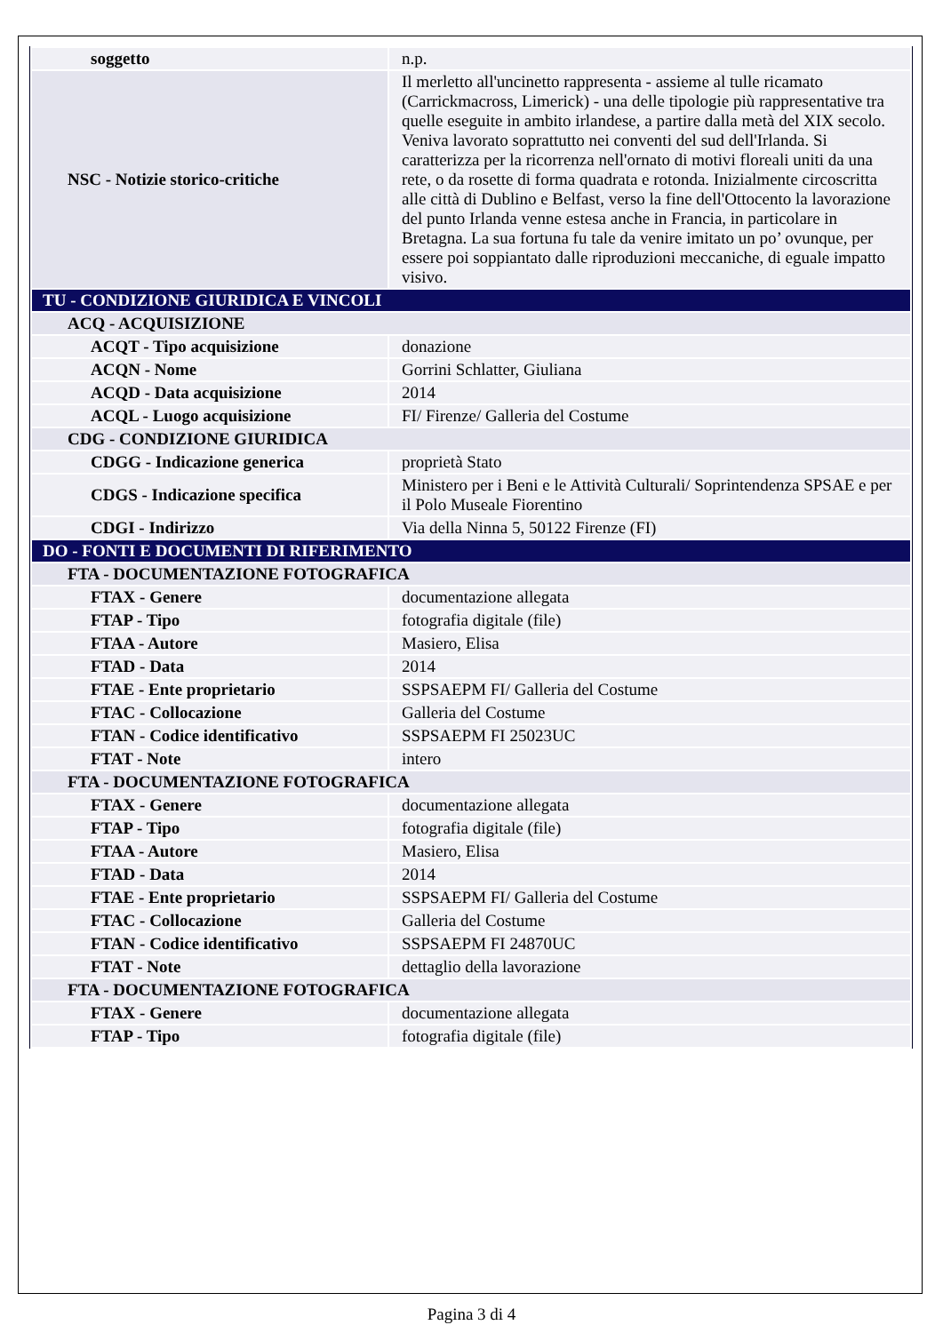| soggetto | n.p. |
| NSC - Notizie storico-critiche | Il merletto all'uncinetto rappresenta - assieme al tulle ricamato (Carrickmacross, Limerick) - una delle tipologie più rappresentative tra quelle eseguite in ambito irlandese, a partire dalla metà del XIX secolo. Veniva lavorato soprattutto nei conventi del sud dell'Irlanda. Si caratterizza per la ricorrenza nell'ornato di motivi floreali uniti da una rete, o da rosette di forma quadrata e rotonda. Inizialmente circoscritta alle città di Dublino e Belfast, verso la fine dell'Ottocento la lavorazione del punto Irlanda venne estesa anche in Francia, in particolare in Bretagna. La sua fortuna fu tale da venire imitato un po’ ovunque, per essere poi soppiantato dalle riproduzioni meccaniche, di eguale impatto visivo. |
| TU - CONDIZIONE GIURIDICA E VINCOLI | |
| ACQ - ACQUISIZIONE | |
| ACQT - Tipo acquisizione | donazione |
| ACQN - Nome | Gorrini Schlatter, Giuliana |
| ACQD - Data acquisizione | 2014 |
| ACQL - Luogo acquisizione | FI/ Firenze/ Galleria del Costume |
| CDG - CONDIZIONE GIURIDICA | |
| CDGG - Indicazione generica | proprietà Stato |
| CDGS - Indicazione specifica | Ministero per i Beni e le Attività Culturali/ Soprintendenza SPSAE e per il Polo Museale Fiorentino |
| CDGI - Indirizzo | Via della Ninna 5, 50122 Firenze (FI) |
| DO - FONTI E DOCUMENTI DI RIFERIMENTO | |
| FTA - DOCUMENTAZIONE FOTOGRAFICA | |
| FTAX - Genere | documentazione allegata |
| FTAP - Tipo | fotografia digitale (file) |
| FTAA - Autore | Masiero, Elisa |
| FTAD - Data | 2014 |
| FTAE - Ente proprietario | SSPSAEPM FI/ Galleria del Costume |
| FTAC - Collocazione | Galleria del Costume |
| FTAN - Codice identificativo | SSPSAEPM FI 25023UC |
| FTAT - Note | intero |
| FTA - DOCUMENTAZIONE FOTOGRAFICA | |
| FTAX - Genere | documentazione allegata |
| FTAP - Tipo | fotografia digitale (file) |
| FTAA - Autore | Masiero, Elisa |
| FTAD - Data | 2014 |
| FTAE - Ente proprietario | SSPSAEPM FI/ Galleria del Costume |
| FTAC - Collocazione | Galleria del Costume |
| FTAN - Codice identificativo | SSPSAEPM FI 24870UC |
| FTAT - Note | dettaglio della lavorazione |
| FTA - DOCUMENTAZIONE FOTOGRAFICA | |
| FTAX - Genere | documentazione allegata |
| FTAP - Tipo | fotografia digitale (file) |
Pagina 3 di 4